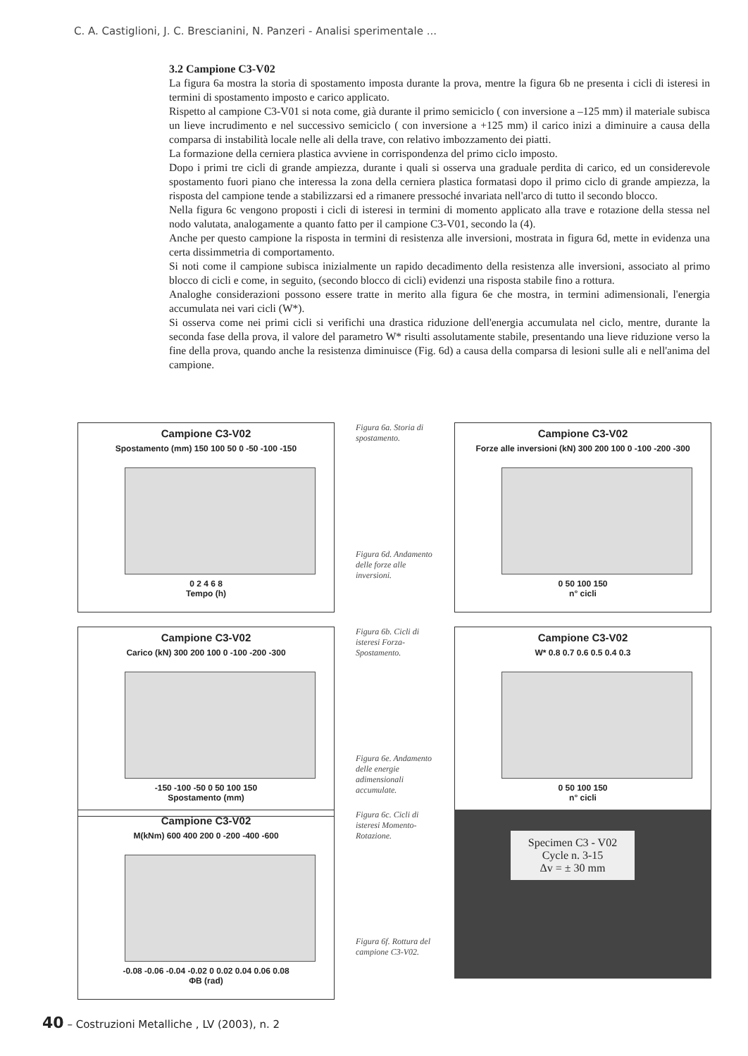C. A. Castiglioni, J. C. Brescianini, N. Panzeri - Analisi sperimentale ...
3.2 Campione C3-V02
La figura 6a mostra la storia di spostamento imposta durante la prova, mentre la figura 6b ne presenta i cicli di isteresi in termini di spostamento imposto e carico applicato.
Rispetto al campione C3-V01 si nota come, già durante il primo semiciclo ( con inversione a –125 mm) il materiale subisca un lieve incrudimento e nel successivo semiciclo ( con inversione a +125 mm) il carico inizi a diminuire a causa della comparsa di instabilità locale nelle ali della trave, con relativo imbozzamento dei piatti.
La formazione della cerniera plastica avviene in corrispondenza del primo ciclo imposto.
Dopo i primi tre cicli di grande ampiezza, durante i quali si osserva una graduale perdita di carico, ed un considerevole spostamento fuori piano che interessa la zona della cerniera plastica formatasi dopo il primo ciclo di grande ampiezza, la risposta del campione tende a stabilizzarsi ed a rimanere pressoché invariata nell'arco di tutto il secondo blocco.
Nella figura 6c vengono proposti i cicli di isteresi in termini di momento applicato alla trave e rotazione della stessa nel nodo valutata, analogamente a quanto fatto per il campione C3-V01, secondo la (4).
Anche per questo campione la risposta in termini di resistenza alle inversioni, mostrata in figura 6d, mette in evidenza una certa dissimmetria di comportamento.
Si noti come il campione subisca inizialmente un rapido decadimento della resistenza alle inversioni, associato al primo blocco di cicli e come, in seguito, (secondo blocco di cicli) evidenzi una risposta stabile fino a rottura.
Analoghe considerazioni possono essere tratte in merito alla figura 6e che mostra, in termini adimensionali, l'energia accumulata nei vari cicli (W*).
Si osserva come nei primi cicli si verifichi una drastica riduzione dell'energia accumulata nel ciclo, mentre, durante la seconda fase della prova, il valore del parametro W* risulti assolutamente stabile, presentando una lieve riduzione verso la fine della prova, quando anche la resistenza diminuisce (Fig. 6d) a causa della comparsa di lesioni sulle ali e nell'anima del campione.
Campione C3-V02
Spostamento (mm) 150 100 50 0 -50 -100 -150
0 2 4 6 8
Tempo (h)
Figura 6a. Storia di spostamento.
Figura 6d. Andamento delle forze alle inversioni.
Campione C3-V02
Forze alle inversioni (kN) 300 200 100 0 -100 -200 -300
0 50 100 150
n° cicli
Campione C3-V02
Carico (kN) 300 200 100 0 -100 -200 -300
-150 -100 -50 0 50 100 150
Spostamento (mm)
Figura 6b. Cicli di isteresi Forza-Spostamento.
Figura 6e. Andamento delle energie adimensionali accumulate.
Campione C3-V02
W* 0.8 0.7 0.6 0.5 0.4 0.3
0 50 100 150
n° cicli
Campione C3-V02
M(kNm) 600 400 200 0 -200 -400 -600
-0.08 -0.06 -0.04 -0.02 0 0.02 0.04 0.06 0.08
ΦB (rad)
Figura 6c. Cicli di isteresi Momento-Rotazione.
Figura 6f. Rottura del campione C3-V02.
Specimen C3 - V02
Cycle n. 3-15
Δv = ± 30 mm
40 – Costruzioni Metalliche , LV (2003), n. 2